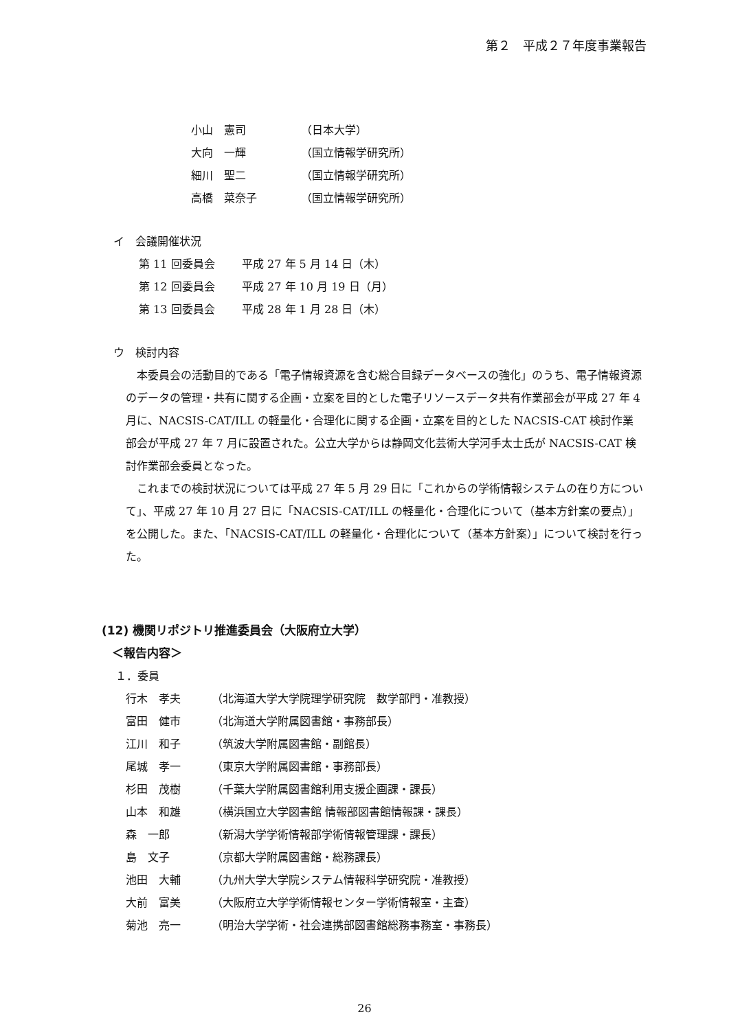第２　平成２７年度事業報告
小山　憲司 （日本大学）
大向　一輝 （国立情報学研究所）
細川　聖二 （国立情報学研究所）
高橋　菜奈子 （国立情報学研究所）
イ　会議開催状況
第 11 回委員会 平成 27 年 5 月 14 日（木）
第 12 回委員会 平成 27 年 10 月 19 日（月）
第 13 回委員会 平成 28 年 1 月 28 日（木）
ウ　検討内容
　本委員会の活動目的である「電子情報資源を含む総合目録データベースの強化」のうち、電子情報資源のデータの管理・共有に関する企画・立案を目的とした電子リソースデータ共有作業部会が平成 27 年 4 月に、NACSIS-CAT/ILL の軽量化・合理化に関する企画・立案を目的とした NACSIS-CAT 検討作業部会が平成 27 年 7 月に設置された。公立大学からは静岡文化芸術大学河手太士氏が NACSIS-CAT 検討作業部会委員となった。
　これまでの検討状況については平成 27 年 5 月 29 日に「これからの学術情報システムの在り方について」、平成 27 年 10 月 27 日に「NACSIS-CAT/ILL の軽量化・合理化について（基本方針案の要点）」を公開した。また、「NACSIS-CAT/ILL の軽量化・合理化について（基本方針案）」について検討を行った。
(12) 機関リポジトリ推進委員会（大阪府立大学）
＜報告内容＞
１．委員
行木　孝夫 （北海道大学大学院理学研究院　数学部門・准教授）
富田　健市 （北海道大学附属図書館・事務部長）
江川　和子 （筑波大学附属図書館・副館長）
尾城　孝一 （東京大学附属図書館・事務部長）
杉田　茂樹 （千葉大学附属図書館利用支援企画課・課長）
山本　和雄 （横浜国立大学図書館 情報部図書館情報課・課長）
森　一郎 （新潟大学学術情報部学術情報管理課・課長）
島　文子 （京都大学附属図書館・総務課長）
池田　大輔 （九州大学大学院システム情報科学研究院・准教授）
大前　富美 （大阪府立大学学術情報センター学術情報室・主査）
菊池　亮一 （明治大学学術・社会連携部図書館総務事務室・事務長）
26